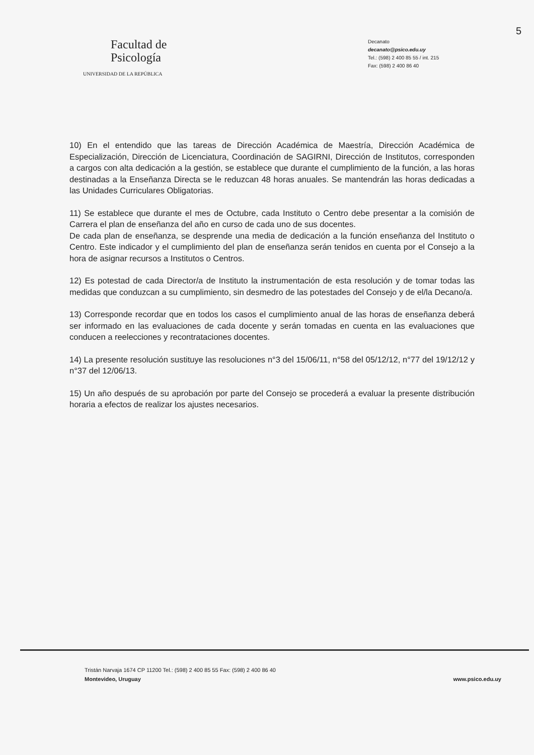5
Facultad de
Psicología
UNIVERSIDAD DE LA REPÚBLICA
Decanato
decanato@psico.edu.uy
Tel.: (598) 2 400 85 55 / int. 215
Fax: (598) 2 400 86 40
10) En el entendido que las tareas de Dirección Académica de Maestría, Dirección Académica de Especialización, Dirección de Licenciatura, Coordinación de SAGIRNI, Dirección de Institutos, corresponden a cargos con alta dedicación a la gestión, se establece que durante el cumplimiento de la función, a las horas destinadas a la Enseñanza Directa se le reduzcan 48 horas anuales. Se mantendrán las horas dedicadas a las Unidades Curriculares Obligatorias.
11) Se establece que durante el mes de Octubre, cada Instituto o Centro debe presentar a la comisión de Carrera el plan de enseñanza del año en curso de cada uno de sus docentes.
De cada plan de enseñanza, se desprende una media de dedicación a la función enseñanza del Instituto o Centro. Este indicador y el cumplimiento del plan de enseñanza serán tenidos en cuenta por el Consejo a la hora de asignar recursos a Institutos o Centros.
12) Es potestad de cada Director/a de Instituto la instrumentación de esta resolución y de tomar todas las medidas que conduzcan a su cumplimiento, sin desmedro de las potestades del Consejo y de el/la Decano/a.
13) Corresponde recordar que en todos los casos el cumplimiento anual de las horas de enseñanza deberá ser informado en las evaluaciones de cada docente y serán tomadas en cuenta en las evaluaciones que conducen a reelecciones y recontrataciones docentes.
14) La presente resolución sustituye las resoluciones n°3 del 15/06/11, n°58 del 05/12/12, n°77 del 19/12/12 y n°37 del 12/06/13.
15) Un año después de su aprobación por parte del Consejo se procederá a evaluar la presente distribución horaria a efectos de realizar los ajustes necesarios.
Tristán Narvaja 1674 CP 11200 Tel.: (598) 2 400 85 55 Fax: (598) 2 400 86 40
Montevideo, Uruguay
www.psico.edu.uy